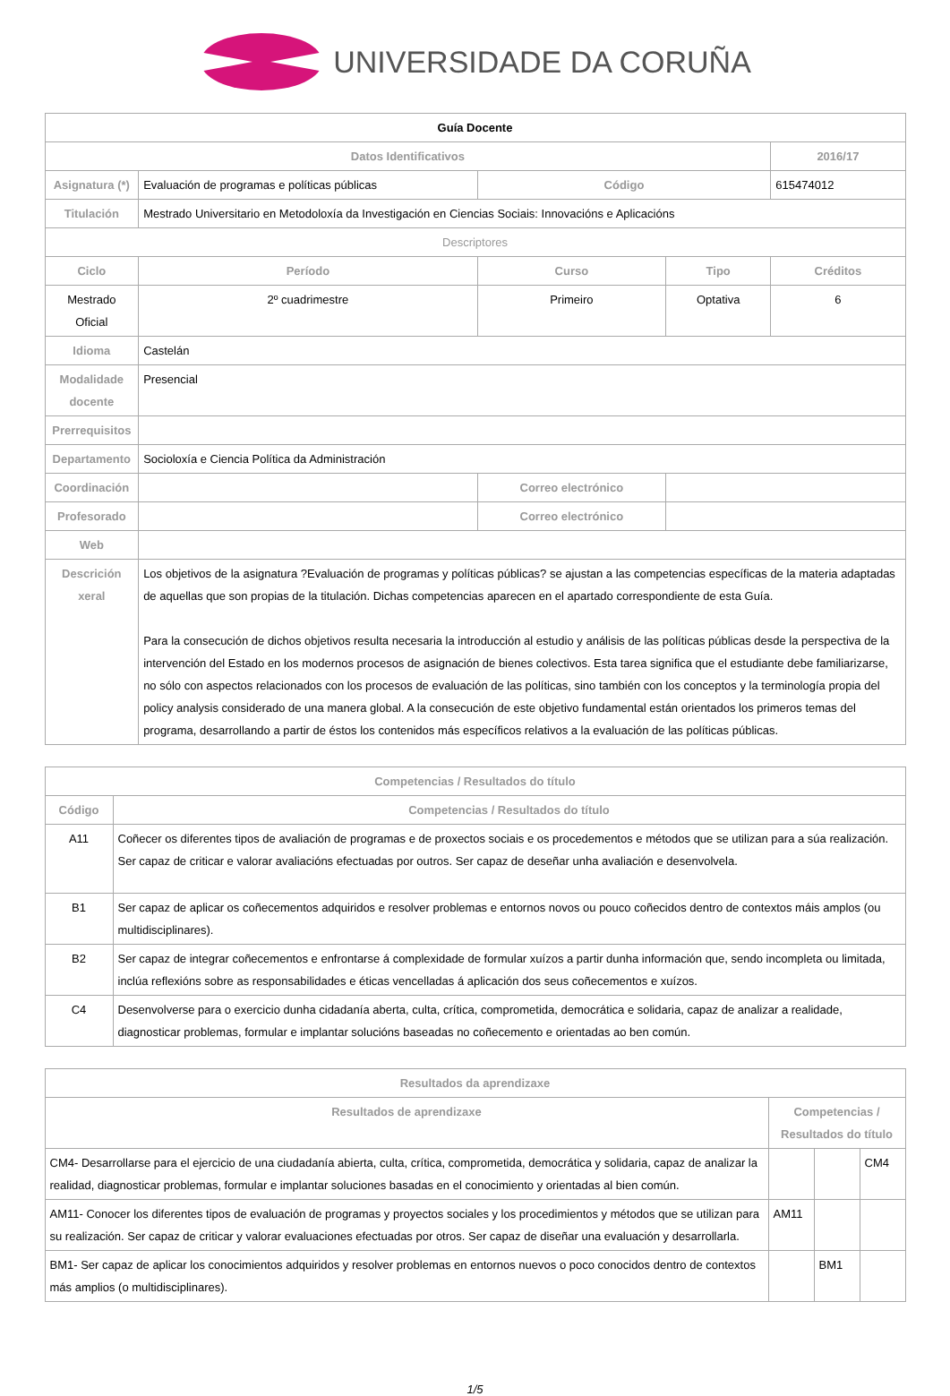UNIVERSIDADE DA CORUÑA
| Guía Docente | | | | |
| --- | --- | --- | --- | --- |
| Datos Identificativos | | | | 2016/17 |
| Asignatura (*) | Evaluación de programas e políticas públicas | Código | | 615474012 |
| Titulación | Mestrado Universitario en Metodoloxía da Investigación en Ciencias Sociais: Innovacións e Aplicacións | | | |
| Descriptores | | | | |
| Ciclo | Período | Curso | Tipo | Créditos |
| Mestrado Oficial | 2º cuadrimestre | Primeiro | Optativa | 6 |
| Idioma | Castelán | | | |
| Modalidade docente | Presencial | | | |
| Prerrequisitos | | | | |
| Departamento | Socioloxía e Ciencia Política da Administración | | | |
| Coordinación | | Correo electrónico | | |
| Profesorado | | Correo electrónico | | |
| Web | | | | |
| Descrición xeral | Los objetivos de la asignatura ?Evaluación de programas y políticas públicas? se ajustan a las competencias específicas de la materia adaptadas de aquellas que son propias de la titulación. Dichas competencias aparecen en el apartado correspondiente de esta Guía. Para la consecución de dichos objetivos resulta necesaria la introducción al estudio y análisis de las políticas públicas desde la perspectiva de la intervención del Estado en los modernos procesos de asignación de bienes colectivos. Esta tarea significa que el estudiante debe familiarizarse, no sólo con aspectos relacionados con los procesos de evaluación de las políticas, sino también con los conceptos y la terminología propia del policy analysis considerado de una manera global. A la consecución de este objetivo fundamental están orientados los primeros temas del programa, desarrollando a partir de éstos los contenidos más específicos relativos a la evaluación de las políticas públicas. | | | |
| Competencias / Resultados do título | |
| --- | --- |
| Código | Competencias / Resultados do título |
| A11 | Coñecer os diferentes tipos de avaliación de programas e de proxectos sociais e os procedementos e métodos que se utilizan para a súa realización. Ser capaz de criticar e valorar avaliacións efectuadas por outros. Ser capaz de deseñar unha avaliación e desenvolvela. |
| B1 | Ser capaz de aplicar os coñecementos adquiridos e resolver problemas e entornos novos ou pouco coñecidos dentro de contextos máis amplos (ou multidisciplinares). |
| B2 | Ser capaz de integrar coñecementos e enfrontarse á complexidade de formular xuízos a partir dunha información que, sendo incompleta ou limitada, inclúa reflexións sobre as responsabilidades e éticas vencelladas á aplicación dos seus coñecementos e xuízos. |
| C4 | Desenvolverse para o exercicio dunha cidadanía aberta, culta, crítica, comprometida, democrática e solidaria, capaz de analizar a realidade, diagnosticar problemas, formular e implantar solucións baseadas no coñecemento e orientadas ao ben común. |
| Resultados da aprendizaxe | | | |
| --- | --- | --- | --- |
| Resultados de aprendizaxe | Competencias / Resultados do título | | |
| CM4- Desarrollarse para el ejercicio de una ciudadanía abierta, culta, crítica, comprometida, democrática y solidaria, capaz de analizar la realidad, diagnosticar problemas, formular e implantar soluciones basadas en el conocimiento y orientadas al bien común. | | | CM4 |
| AM11- Conocer los diferentes tipos de evaluación de programas y proyectos sociales y los procedimientos y métodos que se utilizan para su realización. Ser capaz de criticar y valorar evaluaciones efectuadas por otros. Ser capaz de diseñar una evaluación y desarrollarla. | AM11 | | |
| BM1- Ser capaz de aplicar los conocimientos adquiridos y resolver problemas en entornos nuevos o poco conocidos dentro de contextos más amplios (o multidisciplinares). | | BM1 | |
1/5